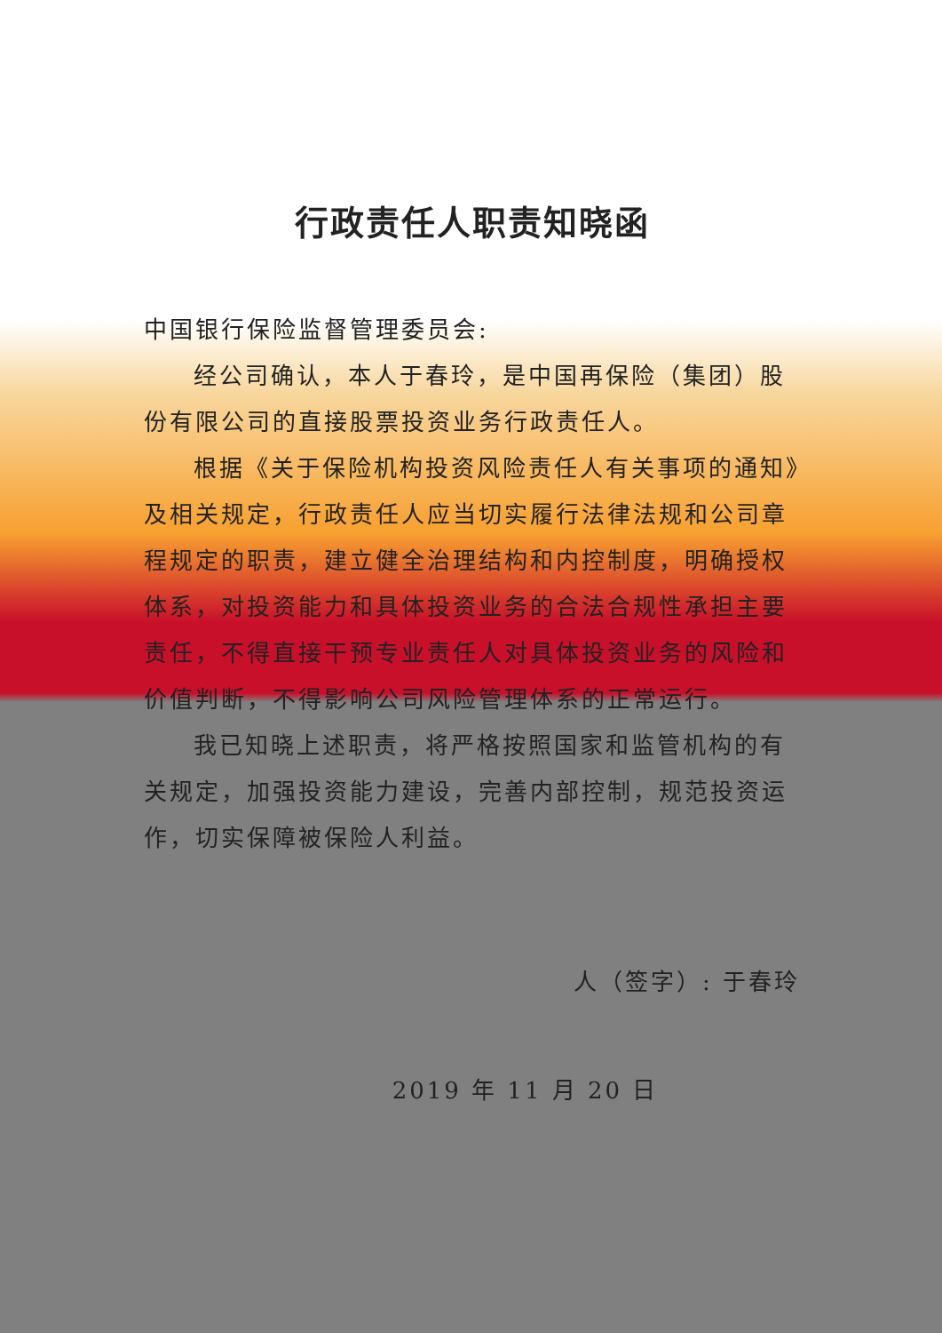行政责任人职责知晓函
中国银行保险监督管理委员会:
经公司确认，本人于春玲，是中国再保险（集团）股份有限公司的直接股票投资业务行政责任人。
根据《关于保险机构投资风险责任人有关事项的通知》及相关规定，行政责任人应当切实履行法律法规和公司章程规定的职责，建立健全治理结构和内控制度，明确授权体系，对投资能力和具体投资业务的合法合规性承担主要责任，不得直接干预专业责任人对具体投资业务的风险和价值判断，不得影响公司风险管理体系的正常运行。
我已知晓上述职责，将严格按照国家和监管机构的有关规定，加强投资能力建设，完善内部控制，规范投资运作，切实保障被保险人利益。
人（签字）: 于春玲
2019 年 11 月 20 日